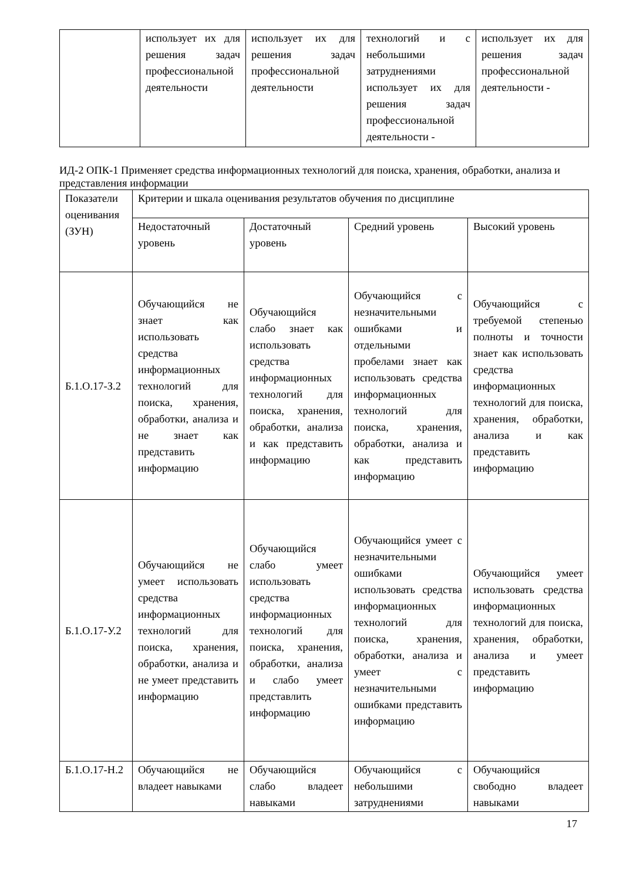| | использует их для решения задач профессиональной деятельности | использует их для решения задач профессиональной деятельности | технологий и с небольшими затруднениями использует их для решения задач профессиональной деятельности - | использует их для решения задач профессиональной деятельности - |
ИД-2 ОПК-1 Применяет средства информационных технологий для поиска, хранения, обработки, анализа и представления информации
| Показатели оценивания (ЗУН) | Критерии и шкала оценивания результатов обучения по дисциплине | | | |
| | Недостаточный уровень | Достаточный уровень | Средний уровень | Высокий уровень |
| Б.1.О.17-З.2 | Обучающийся не знает как использовать средства информационных технологий для поиска, хранения, обработки, анализа и не знает как представить информацию | Обучающийся слабо знает как использовать средства информационных технологий для поиска, хранения, обработки, анализа и как представить информацию | Обучающийся с незначительными ошибками и отдельными пробелами знает как использовать средства информационных технологий для поиска, хранения, обработки, анализа и как представить информацию | Обучающийся с требуемой степенью полноты и точности знает как использовать средства информационных технологий для поиска, хранения, обработки, анализа и как представить информацию |
| Б.1.О.17-У.2 | Обучающийся не умеет использовать средства информационных технологий для поиска, хранения, обработки, анализа и не умеет представить информацию | Обучающийся слабо умеет использовать средства информационных технологий для поиска, хранения, обработки, анализа и слабо умеет представлить информацию | Обучающийся умеет с незначительными ошибками использовать средства информационных технологий для поиска, хранения, обработки, анализа и умеет с незначительными ошибками представить информацию | Обучающийся умеет использовать средства информационных технологий для поиска, хранения, обработки, анализа и умеет представить информацию |
| Б.1.О.17-Н.2 | Обучающийся не владеет навыками | Обучающийся слабо владеет навыками | Обучающийся с небольшими затруднениями | Обучающийся свободно владеет навыками |
17